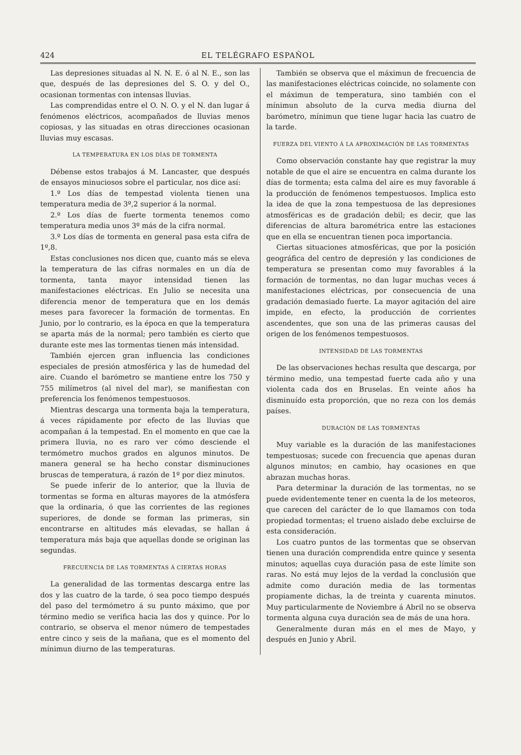424 EL TELÉGRAFO ESPAÑOL
Las depresiones situadas al N. N. E. ó al N. E., son las que, después de las depresiones del S. O. y del O., ocasionan tormentas con intensas lluvias.
Las comprendidas entre el O. N. O. y el N. dan lugar á fenómenos eléctricos, acompañados de lluvias menos copiosas, y las situadas en otras direcciones ocasionan lluvias muy escasas.
LA TEMPERATURA EN LOS DÍAS DE TORMENTA
Débense estos trabajos á M. Lancaster, que después de ensayos minuciosos sobre el particular, nos dice así:
1.º Los días de tempestad violenta tienen una temperatura media de 3º,2 superior á la normal.
2.º Los días de fuerte tormenta tenemos como temperatura media unos 3º más de la cifra normal.
3.º Los días de tormenta en general pasa esta cifra de 1º,8.
Estas conclusiones nos dicen que, cuanto más se eleva la temperatura de las cifras normales en un día de tormenta, tanta mayor intensidad tienen las manifestaciones eléctricas. En Julio se necesita una diferencia menor de temperatura que en los demás meses para favorecer la formación de tormentas. En Junio, por lo contrario, es la época en que la temperatura se aparta más de la normal; pero también es cierto que durante este mes las tormentas tienen más intensidad.
También ejercen gran influencia las condiciones especiales de presión atmosférica y las de humedad del aire. Cuando el barómetro se mantiene entre los 750 y 755 milímetros (al nivel del mar), se manifiestan con preferencia los fenómenos tempestuosos.
Mientras descarga una tormenta baja la temperatura, á veces rápidamente por efecto de las lluvias que acompañan á la tempestad. En el momento en que cae la primera lluvia, no es raro ver cómo desciende el termómetro muchos grados en algunos minutos. De manera general se ha hecho constar disminuciones bruscas de temperatura, á razón de 1º por diez minutos.
Se puede inferir de lo anterior, que la lluvia de tormentas se forma en alturas mayores de la atmósfera que la ordinaria, ó que las corrientes de las regiones superiores, de donde se forman las primeras, sin encontrarse en altitudes más elevadas, se hallan á temperatura más baja que aquellas donde se originan las segundas.
FRECUENCIA DE LAS TORMENTAS Á CIERTAS HORAS
La generalidad de las tormentas descarga entre las dos y las cuatro de la tarde, ó sea poco tiempo después del paso del termómetro á su punto máximo, que por término medio se verifica hacia las dos y quince. Por lo contrario, se observa el menor número de tempestades entre cinco y seis de la mañana, que es el momento del mínimun diurno de las temperaturas.
También se observa que el máximun de frecuencia de las manifestaciones eléctricas coincide, no solamente con el máximun de temperatura, sino también con el mínimun absoluto de la curva media diurna del barómetro, mínimun que tiene lugar hacia las cuatro de la tarde.
FUERZA DEL VIENTO Á LA APROXIMACIÓN DE LAS TORMENTAS
Como observación constante hay que registrar la muy notable de que el aire se encuentra en calma durante los días de tormenta; esta calma del aire es muy favorable á la producción de fenómenos tempestuosos. Implica esto la idea de que la zona tempestuosa de las depresiones atmosféricas es de gradación debil; es decir, que las diferencias de altura barométrica entre las estaciones que en ella se encuentran tienen poca importancia.
Ciertas situaciones atmosféricas, que por la posición geográfica del centro de depresión y las condiciones de temperatura se presentan como muy favorables á la formación de tormentas, no dan lugar muchas veces á manifestaciones eléctricas, por consecuencia de una gradación demasiado fuerte. La mayor agitación del aire impide, en efecto, la producción de corrientes ascendentes, que son una de las primeras causas del origen de los fenómenos tempestuosos.
INTENSIDAD DE LAS TORMENTAS
De las observaciones hechas resulta que descarga, por término medio, una tempestad fuerte cada año y una violenta cada dos en Bruselas. En veinte años ha disminuído esta proporción, que no reza con los demás países.
DURACIÓN DE LAS TORMENTAS
Muy variable es la duración de las manifestaciones tempestuosas; sucede con frecuencia que apenas duran algunos minutos; en cambio, hay ocasiones en que abrazan muchas horas.
Para determinar la duración de las tormentas, no se puede evidentemente tener en cuenta la de los meteoros, que carecen del carácter de lo que llamamos con toda propiedad tormentas; el trueno aislado debe excluirse de esta consideración.
Los cuatro puntos de las tormentas que se observan tienen una duración comprendida entre quince y sesenta minutos; aquellas cuya duración pasa de este límite son raras. No está muy lejos de la verdad la conclusión que admite como duración media de las tormentas propiamente dichas, la de treinta y cuarenta minutos. Muy particularmente de Noviembre á Abril no se observa tormenta alguna cuya duración sea de más de una hora.
Generalmente duran más en el mes de Mayo, y después en Junio y Abril.